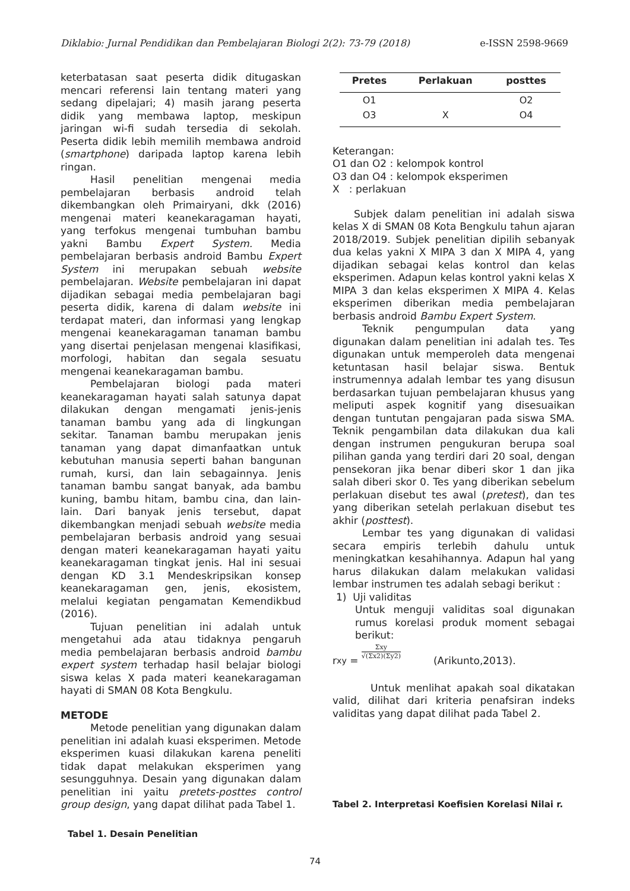Diklabio: Jurnal Pendidikan dan Pembelajaran Biologi 2(2): 73-79 (2018) e-ISSN 2598-9669
keterbatasan saat peserta didik ditugaskan mencari referensi lain tentang materi yang sedang dipelajari; 4) masih jarang peserta didik yang membawa laptop, meskipun jaringan wi-fi sudah tersedia di sekolah. Peserta didik lebih memilih membawa android (smartphone) daripada laptop karena lebih ringan.
Hasil penelitian mengenai media pembelajaran berbasis android telah dikembangkan oleh Primairyani, dkk (2016) mengenai materi keanekaragaman hayati, yang terfokus mengenai tumbuhan bambu yakni Bambu Expert System. Media pembelajaran berbasis android Bambu Expert System ini merupakan sebuah website pembelajaran. Website pembelajaran ini dapat dijadikan sebagai media pembelajaran bagi peserta didik, karena di dalam website ini terdapat materi, dan informasi yang lengkap mengenai keanekaragaman tanaman bambu yang disertai penjelasan mengenai klasifikasi, morfologi, habitan dan segala sesuatu mengenai keanekaragaman bambu.
Pembelajaran biologi pada materi keanekaragaman hayati salah satunya dapat dilakukan dengan mengamati jenis-jenis tanaman bambu yang ada di lingkungan sekitar. Tanaman bambu merupakan jenis tanaman yang dapat dimanfaatkan untuk kebutuhan manusia seperti bahan bangunan rumah, kursi, dan lain sebagainnya. Jenis tanaman bambu sangat banyak, ada bambu kuning, bambu hitam, bambu cina, dan lain-lain. Dari banyak jenis tersebut, dapat dikembangkan menjadi sebuah website media pembelajaran berbasis android yang sesuai dengan materi keanekaragaman hayati yaitu keanekaragaman tingkat jenis. Hal ini sesuai dengan KD 3.1 Mendeskripsikan konsep keanekaragaman gen, jenis, ekosistem, melalui kegiatan pengamatan Kemendikbud (2016).
Tujuan penelitian ini adalah untuk mengetahui ada atau tidaknya pengaruh media pembelajaran berbasis android bambu expert system terhadap hasil belajar biologi siswa kelas X pada materi keanekaragaman hayati di SMAN 08 Kota Bengkulu.
METODE
Metode penelitian yang digunakan dalam penelitian ini adalah kuasi eksperimen. Metode eksperimen kuasi dilakukan karena peneliti tidak dapat melakukan eksperimen yang sesungguhnya. Desain yang digunakan dalam penelitian ini yaitu pretets-posttes control group design, yang dapat dilihat pada Tabel 1.
Tabel 1. Desain Penelitian
| Pretes | Perlakuan | posttes |
| --- | --- | --- |
| O1 | | O2 |
| O3 | X | O4 |
Keterangan:
O1 dan O2 : kelompok kontrol
O3 dan O4 : kelompok eksperimen
X : perlakuan
Subjek dalam penelitian ini adalah siswa kelas X di SMAN 08 Kota Bengkulu tahun ajaran 2018/2019. Subjek penelitian dipilih sebanyak dua kelas yakni X MIPA 3 dan X MIPA 4, yang dijadikan sebagai kelas kontrol dan kelas eksperimen. Adapun kelas kontrol yakni kelas X MIPA 3 dan kelas eksperimen X MIPA 4. Kelas eksperimen diberikan media pembelajaran berbasis android Bambu Expert System.
Teknik pengumpulan data yang digunakan dalam penelitian ini adalah tes. Tes digunakan untuk memperoleh data mengenai ketuntasan hasil belajar siswa. Bentuk instrumennya adalah lembar tes yang disusun berdasarkan tujuan pembelajaran khusus yang meliputi aspek kognitif yang disesuaikan dengan tuntutan pengajaran pada siswa SMA. Teknik pengambilan data dilakukan dua kali dengan instrumen pengukuran berupa soal pilihan ganda yang terdiri dari 20 soal, dengan pensekoran jika benar diberi skor 1 dan jika salah diberi skor 0. Tes yang diberikan sebelum perlakuan disebut tes awal (pretest), dan tes yang diberikan setelah perlakuan disebut tes akhir (posttest).
Lembar tes yang digunakan di validasi secara empiris terlebih dahulu untuk meningkatkan kesahihannya. Adapun hal yang harus dilakukan dalam melakukan validasi lembar instrumen tes adalah sebagi berikut :
1) Uji validitas
Untuk menguji validitas soal digunakan rumus korelasi produk moment sebagai berikut:
r<sub>xy</sub> = Σxy √(Σx2)(Σy2) (Arikunto,2013).
Untuk menlihat apakah soal dikatakan valid, dilihat dari kriteria penafsiran indeks validitas yang dapat dilihat pada Tabel 2.
Tabel 2. Interpretasi Koefisien Korelasi Nilai r.
74